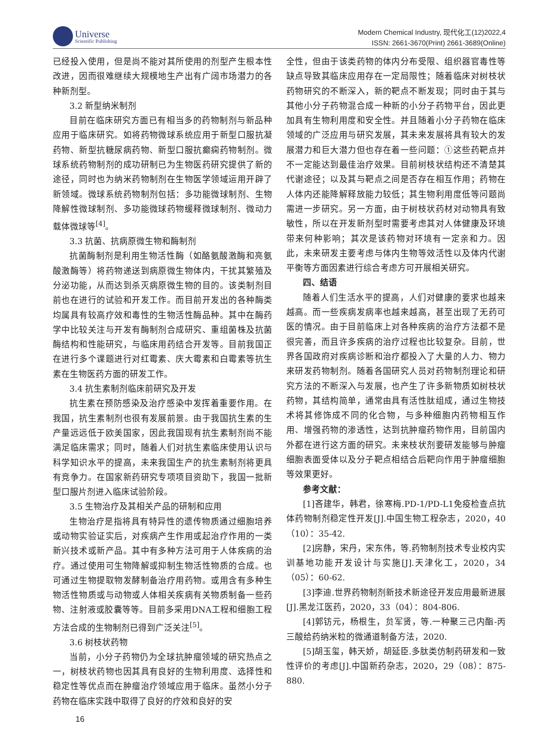Universe
Scientific Publishing
Modern Chemical Industry, 现代化工(12)2022,4
ISSN: 2661-3670(Print) 2661-3689(Online)
已经投入使用，但是尚不能对其所使用的剂型产生根本性改进，因而很难继续大规模地生产出有广阔市场潜力的各种新剂型。
3.2 新型纳米制剂
目前在临床研究方面已有相当多的药物制剂与新品种应用于临床研究。如将药物微球系统应用于新型口服抗凝药物、新型抗糖尿病药物、新型口服抗癫痫药物制剂。微球系统药物制剂的成功研制已为生物医药研究提供了新的途径，同时也为纳米药物制剂在生物医学领域运用开辟了新领域。微球系统药物制剂包括：多功能微球制剂、生物降解性微球制剂、多功能微球药物缓释微球制剂、微动力载体微球等<sup>[4]</sup>。
3.3 抗菌、抗病原微生物和酶制剂
抗菌酶制剂是利用生物活性酶（如酪氨酸激酶和亮氨酸激酶等）将药物递送到病原微生物体内，干扰其繁殖及分泌功能，从而达到杀灭病原微生物的目的。该类制剂目前也在进行的试验和开发工作。而目前开发出的各种酶类均属具有较高疗效和毒性的生物活性酶品种。其中在酶药学中比较关注与开发有酶制剂合成研究、重组菌株及抗菌酶结构和性能研究，与临床用药结合开发等。目前我国正在进行多个课题进行对红霉素、庆大霉素和白霉素等抗生素在生物医药方面的研发工作。
3.4 抗生素制剂临床前研究及开发
抗生素在预防感染及治疗感染中发挥着重要作用。在我国，抗生素制剂也很有发展前景。由于我国抗生素的生产量远远低于欧美国家，因此我国现有抗生素制剂尚不能满足临床需求；同时，随着人们对抗生素临床使用认识与科学知识水平的提高，未来我国生产的抗生素制剂将更具有竞争力。在国家新药研究专项项目资助下，我国一批新型口服片剂进入临床试验阶段。
3.5 生物治疗及其相关产品的研制和应用
生物治疗是指将具有特异性的遗传物质通过细胞培养或动物实验证实后，对疾病产生作用或起治疗作用的一类新兴技术或新产品。其中有多种方法可用于人体疾病的治疗。通过使用可生物降解或抑制生物活性物质的合成。也可通过生物提取物发酵制备治疗用药物。或用含有多种生物活性物质或与动物或人体相关疾病有关物质制备一些药物、注射液或胶囊等等。目前多采用DNA工程和细胞工程方法合成的生物制剂已得到广泛关注<sup>[5]</sup>。
3.6 树枝状药物
当前，小分子药物仍为全球抗肿瘤领域的研究热点之一，树枝状药物也因其具有良好的生物利用度、选择性和稳定性等优点而在肿瘤治疗领域应用于临床。虽然小分子药物在临床实践中取得了良好的疗效和良好的安
全性，但由于该类药物的体内分布受限、组织器官毒性等缺点导致其临床应用存在一定局限性；随着临床对树枝状药物研究的不断深入，新的靶点不断发现；同时由于其与其他小分子药物混合成一种新的小分子药物平台，因此更加具有生物利用度和安全性。并且随着小分子药物在临床领域的广泛应用与研究发展，其未来发展将具有较大的发展潜力和巨大潜力但也存在着一些问题：①这些药靶点并不一定能达到最佳治疗效果。目前树枝状结构还不清楚其代谢途径；以及其与靶点之间是否存在相互作用；药物在人体内还能降解释放能力较低；其生物利用度低等问题尚需进一步研究。另一方面，由于树枝状药材对动物具有致敏性，所以在开发新剂型时需要考虑其对人体健康及环境带来何种影响；其次是该药物对环境有一定亲和力。因此，未来研发主要考虑与体内生物等效活性以及体内代谢平衡等方面因素进行综合考虑方可开展相关研究。
四、结语
随着人们生活水平的提高，人们对健康的要求也越来越高。而一些疾病发病率也越来越高，甚至出现了无药可医的情况。由于目前临床上对各种疾病的治疗方法都不是很完善，而且许多疾病的治疗过程也比较复杂。目前，世界各国政府对疾病诊断和治疗都投入了大量的人力、物力来研发药物制剂。随着各国研究人员对药物制剂理论和研究方法的不断深入与发展，也产生了许多新物质如树枝状药物，其结构简单，通常由具有活性肽组成，通过生物技术将其修饰成不同的化合物，与多种细胞内药物相互作用、增强药物的渗透性，达到抗肿瘤药物作用，目前国内外都在进行这方面的研究。未来枝状剂要研发能够与肿瘤细胞表面受体以及分子靶点相结合后靶向作用于肿瘤细胞等效果更好。
参考文献：
[1]吝建华，韩君，徐寒梅.PD-1/PD-L1免疫检查点抗体药物制剂稳定性开发[J].中国生物工程杂志，2020，40（10）：35-42.
[2]房静，宋丹，宋东伟，等.药物制剂技术专业校内实训基地功能开发设计与实施[J].天津化工，2020，34（05）：60-62.
[3]李迪.世界药物制剂新技术新途径开发应用最新进展[J].黑龙江医药，2020，33（04）：804-806.
[4]郭钫元，杨根生，贠军贤，等.一种聚三己内酯-丙三酸给药纳米粒的微通道制备方法，2020.
[5]胡玉玺，韩天娇，胡延臣.多肽类仿制药研发和一致性评价的考虑[J].中国新药杂志，2020，29（08）：875-880.
16